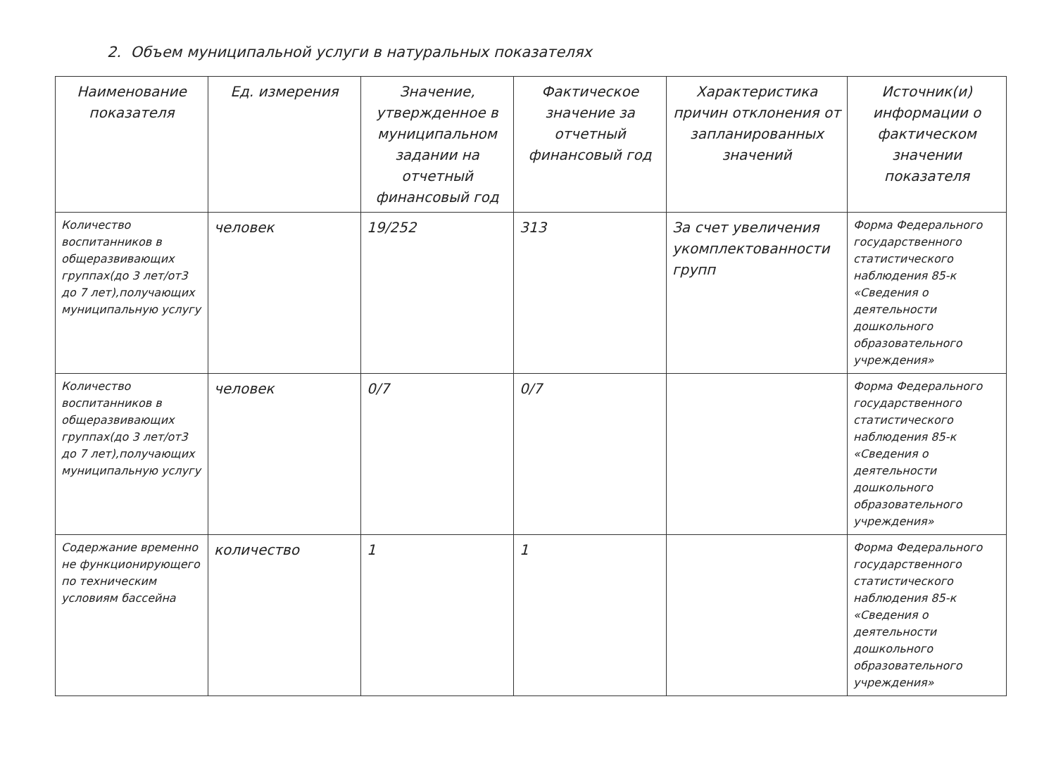2. Объем муниципальной услуги в натуральных показателях
| Наименование показателя | Ед. измерения | Значение, утвержденное в муниципальном задании на отчетный финансовый год | Фактическое значение за отчетный финансовый год | Характеристика причин отклонения от запланированных значений | Источник(и) информации о фактическом значении показателя |
| --- | --- | --- | --- | --- | --- |
| Количество воспитанников в общеразвивающих группах(до 3 лет/от3 до 7 лет),получающих муниципальную услугу | человек | 19/252 | 313 | За счет увеличения укомплектованности групп | Форма Федерального государственного статистического наблюдения 85-к «Сведения о деятельности дошкольного образовательного учреждения» |
| Количество воспитанников в общеразвивающих группах(до 3 лет/от3 до 7 лет),получающих муниципальную услугу | человек | 0/7 | 0/7 | | Форма Федерального государственного статистического наблюдения 85-к «Сведения о деятельности дошкольного образовательного учреждения» |
| Содержание временно не функционирующего по техническим условиям бассейна | количество | 1 | 1 | | Форма Федерального государственного статистического наблюдения 85-к «Сведения о деятельности дошкольного образовательного учреждения» |